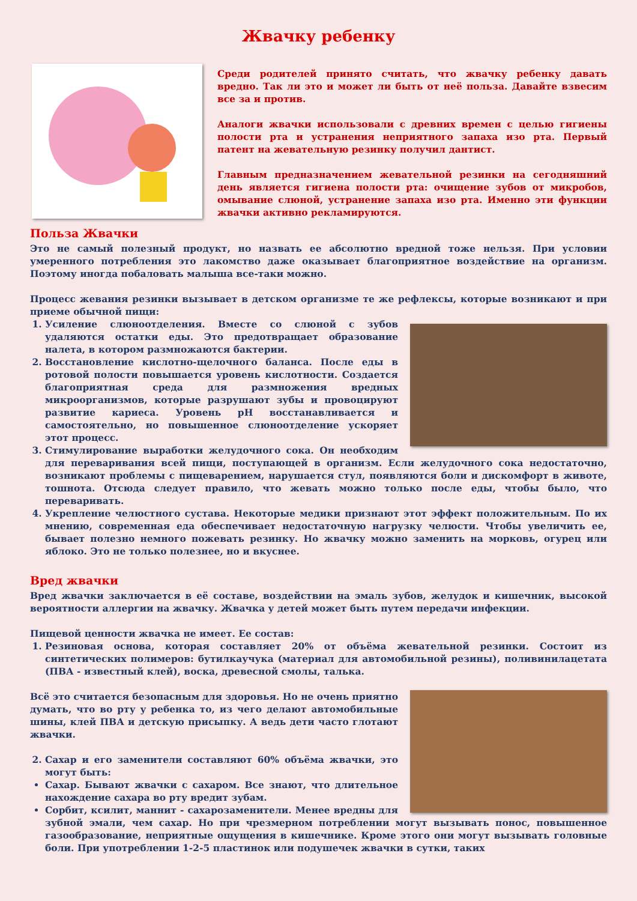Жвачку ребенку
Среди родителей принято считать, что жвачку ребенку давать вредно. Так ли это и может ли быть от неё польза. Давайте взвесим все за и против.
Аналоги жвачки использовали с древних времен с целью гигиены полости рта и устранения неприятного запаха изо рта. Первый патент на жевательную резинку получил дантист.
Главным предназначением жевательной резинки на сегодняшний день является гигиена полости рта: очищение зубов от микробов, омывание слюной, устранение запаха изо рта. Именно эти функции жвачки активно рекламируются.
Польза Жвачки
Это не самый полезный продукт, но назвать ее абсолютно вредной тоже нельзя. При условии умеренного потребления это лакомство даже оказывает благоприятное воздействие на организм. Поэтому иногда побаловать малыша все-таки можно.
Процесс жевания резинки вызывает в детском организме те же рефлексы, которые возникают и при приеме обычной пищи:
1. Усиление слюноотделения. Вместе со слюной с зубов удаляются остатки еды. Это предотвращает образование налета, в котором размножаются бактерии.
2. Восстановление кислотно-щелочного баланса. После еды в ротовой полости повышается уровень кислотности. Создается благоприятная среда для размножения вредных микроорганизмов, которые разрушают зубы и провоцируют развитие кариеса. Уровень pH восстанавливается и самостоятельно, но повышенное слюноотделение ускоряет этот процесс.
3. Стимулирование выработки желудочного сока. Он необходим для переваривания всей пищи, поступающей в организм. Если желудочного сока недостаточно, возникают проблемы с пищеварением, нарушается стул, появляются боли и дискомфорт в животе, тошнота. Отсюда следует правило, что жевать можно только после еды, чтобы было, что переваривать.
4. Укрепление челюстного сустава. Некоторые медики признают этот эффект положительным. По их мнению, современная еда обеспечивает недостаточную нагрузку челюсти. Чтобы увеличить ее, бывает полезно немного пожевать резинку. Но жвачку можно заменить на морковь, огурец или яблоко. Это не только полезнее, но и вкуснее.
Вред жвачки
Вред жвачки заключается в её составе, воздействии на эмаль зубов, желудок и кишечник, высокой вероятности аллергии на жвачку. Жвачка у детей может быть путем передачи инфекции.
Пищевой ценности жвачка не имеет. Ее состав:
1. Резиновая основа, которая составляет 20% от объёма жевательной резинки. Состоит из синтетических полимеров: бутилкаучука (материал для автомобильной резины), поливинилацетата (ПВА - известный клей), воска, древесной смолы, талька.
Всё это считается безопасным для здоровья. Но не очень приятно думать, что во рту у ребенка то, из чего делают автомобильные шины, клей ПВА и детскую присыпку. А ведь дети часто глотают жвачки.
2. Сахар и его заменители составляют 60% объёма жвачки, это могут быть:
Сахар. Бывают жвачки с сахаром. Все знают, что длительное нахождение сахара во рту вредит зубам.
Сорбит, ксилит, маннит - сахарозаменители. Менее вредны для зубной эмали, чем сахар. Но при чрезмерном потреблении могут вызывать понос, повышенное газообразование, неприятные ощущения в кишечнике. Кроме этого они могут вызывать головные боли. При употреблении 1-2-5 пластинок или подушечек жвачки в сутки, таких